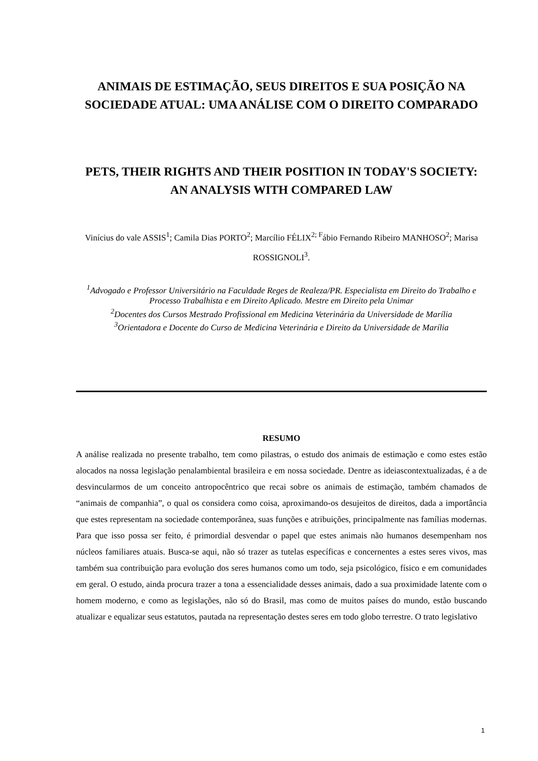ANIMAIS DE ESTIMAÇÃO, SEUS DIREITOS E SUA POSIÇÃO NA SOCIEDADE ATUAL: UMA ANÁLISE COM O DIREITO COMPARADO
PETS, THEIR RIGHTS AND THEIR POSITION IN TODAY'S SOCIETY: AN ANALYSIS WITH COMPARED LAW
Vinícius do vale ASSIS<sup>1</sup>; Camila Dias PORTO<sup>2</sup>; Marcílio FÉLIX<sup>2; F</sup>ábio Fernando Ribeiro MANHOSO<sup>2</sup>; Marisa ROSSIGNOLI<sup>3</sup>.
<sup>1</sup> Advogado e Professor Universitário na Faculdade Reges de Realeza/PR. Especialista em Direito do Trabalho e Processo Trabalhista e em Direito Aplicado. Mestre em Direito pela Unimar
<sup>2</sup> Docentes dos Cursos Mestrado Profissional em Medicina Veterinária da Universidade de Marília
<sup>3</sup> Orientadora e Docente do Curso de Medicina Veterinária e Direito da Universidade de Marília
RESUMO
A análise realizada no presente trabalho, tem como pilastras, o estudo dos animais de estimação e como estes estão alocados na nossa legislação penalambiental brasileira e em nossa sociedade. Dentre as ideiascontextualizadas, é a de desvincularmos de um conceito antropocêntrico que recai sobre os animais de estimação, também chamados de “animais de companhia”, o qual os considera como coisa, aproximando-os desujeitos de direitos, dada a importância que estes representam na sociedade contemporânea, suas funções e atribuições, principalmente nas famílias modernas. Para que isso possa ser feito, é primordial desvendar o papel que estes animais não humanos desempenham nos núcleos familiares atuais. Busca-se aqui, não só trazer as tutelas específicas e concernentes a estes seres vivos, mas também sua contribuição para evolução dos seres humanos como um todo, seja psicológico, físico e em comunidades em geral. O estudo, ainda procura trazer a tona a essencialidade desses animais, dado a sua proximidade latente com o homem moderno, e como as legislações, não só do Brasil, mas como de muitos países do mundo, estão buscando atualizar e equalizar seus estatutos, pautada na representação destes seres em todo globo terrestre. O trato legislativo
1